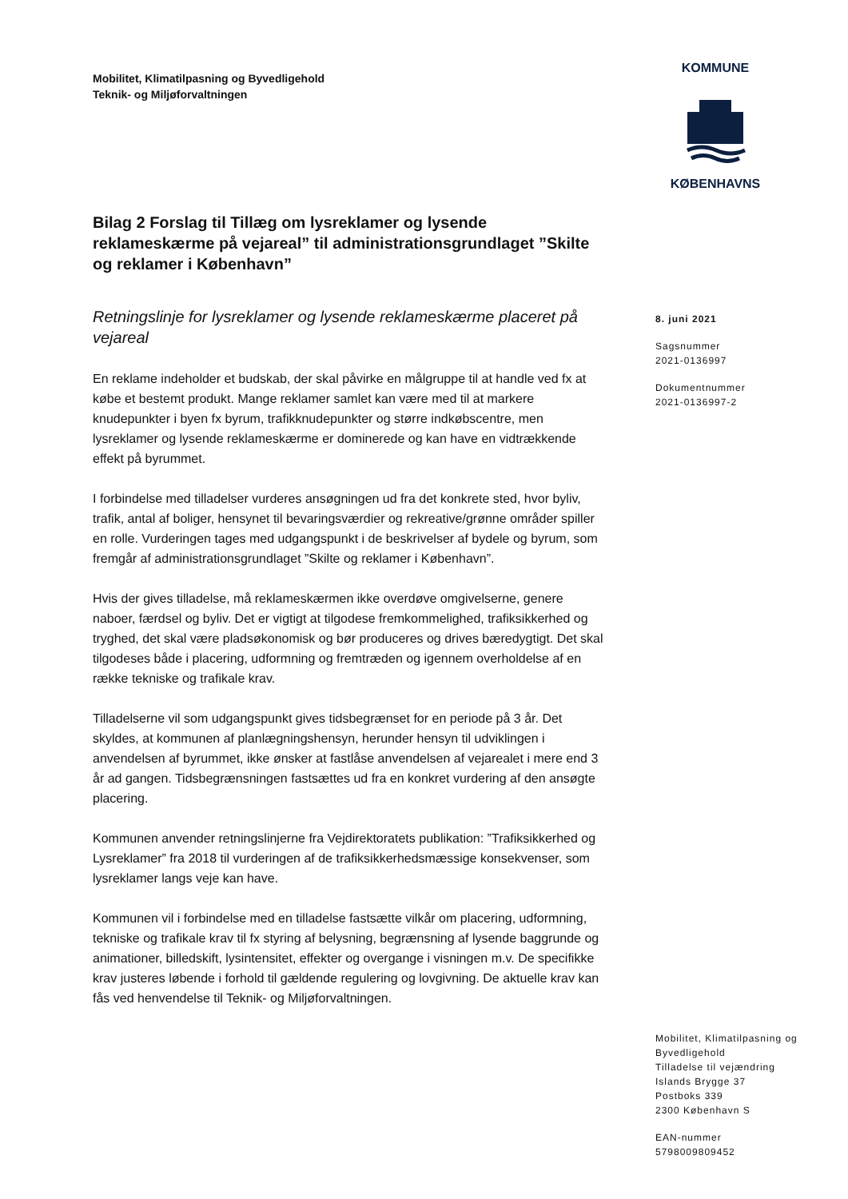Mobilitet, Klimatilpasning og Byvedligehold
Teknik- og Miljøforvaltningen
KOMMUNE
KØBENHAVNS
Bilag 2 Forslag til Tillæg om lysreklamer og lysende reklameskærme på vejareal” til administrationsgrundlaget ”Skilte og reklamer i København”
Retningslinje for lysreklamer og lysende reklameskærme placeret på vejareal
En reklame indeholder et budskab, der skal påvirke en målgruppe til at handle ved fx at købe et bestemt produkt. Mange reklamer samlet kan være med til at markere knudepunkter i byen fx byrum, trafikknudepunkter og større indkøbscentre, men lysreklamer og lysende reklameskærme er dominerede og kan have en vidtrækkende effekt på byrummet.
I forbindelse med tilladelser vurderes ansøgningen ud fra det konkrete sted, hvor byliv, trafik, antal af boliger, hensynet til bevaringsværdier og rekreative/grønne områder spiller en rolle. Vurderingen tages med udgangspunkt i de beskrivelser af bydele og byrum, som fremgår af administrationsgrundlaget ”Skilte og reklamer i København”.
Hvis der gives tilladelse, må reklameskærmen ikke overdøve omgivelserne, genere naboer, færdsel og byliv. Det er vigtigt at tilgodese fremkommelighed, trafiksikkerhed og tryghed, det skal være pladsøkonomisk og bør produceres og drives bæredygtigt. Det skal tilgodeses både i placering, udformning og fremtræden og igennem overholdelse af en række tekniske og trafikale krav.
Tilladelserne vil som udgangspunkt gives tidsbegrænset for en periode på 3 år. Det skyldes, at kommunen af planlægningshensyn, herunder hensyn til udviklingen i anvendelsen af byrummet, ikke ønsker at fastlåse anvendelsen af vejarealet i mere end 3 år ad gangen. Tidsbegrænsningen fastsættes ud fra en konkret vurdering af den ansøgte placering.
Kommunen anvender retningslinjerne fra Vejdirektoratets publikation: ”Trafiksikkerhed og Lysreklamer” fra 2018 til vurderingen af de trafiksikkerhedsmæssige konsekvenser, som lysreklamer langs veje kan have.
Kommunen vil i forbindelse med en tilladelse fastsætte vilkår om placering, udformning, tekniske og trafikale krav til fx styring af belysning, begrænsning af lysende baggrunde og animationer, billedskift, lysintensitet, effekter og overgange i visningen m.v. De specifikke krav justeres løbende i forhold til gældende regulering og lovgivning. De aktuelle krav kan fås ved henvendelse til Teknik- og Miljøforvaltningen.
8. juni 2021
Sagsnummer
2021-0136997
Dokumentnummer
2021-0136997-2
Mobilitet, Klimatilpasning og Byvedligehold
Tilladelse til vejændring
Islands Brygge 37
Postboks 339
2300 København S
EAN-nummer
5798009809452